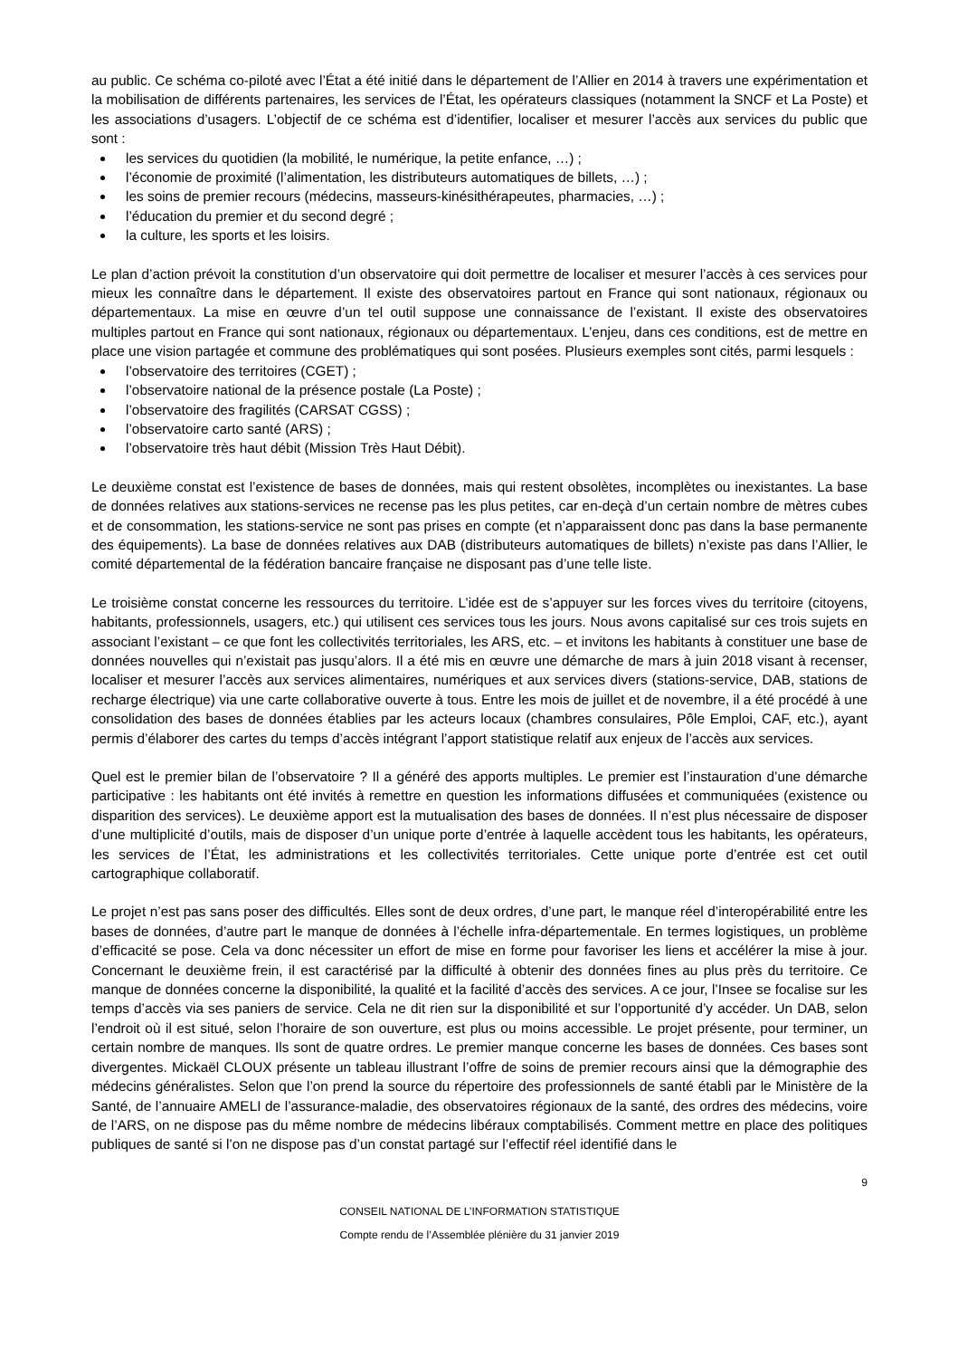au public. Ce schéma co-piloté avec l’État a été initié dans le département de l’Allier en 2014 à travers une expérimentation et la mobilisation de différents partenaires, les services de l’État, les opérateurs classiques (notamment la SNCF et La Poste) et les associations d’usagers. L’objectif de ce schéma est d’identifier, localiser et mesurer l’accès aux services du public que sont :
les services du quotidien (la mobilité, le numérique, la petite enfance, …) ;
l’économie de proximité (l’alimentation, les distributeurs automatiques de billets, …) ;
les soins de premier recours (médecins, masseurs-kinésithérapeutes, pharmacies, …) ;
l’éducation du premier et du second degré ;
la culture, les sports et les loisirs.
Le plan d’action prévoit la constitution d’un observatoire qui doit permettre de localiser et mesurer l’accès à ces services pour mieux les connaître dans le département. Il existe des observatoires partout en France qui sont nationaux, régionaux ou départementaux. La mise en œuvre d’un tel outil suppose une connaissance de l’existant. Il existe des observatoires multiples partout en France qui sont nationaux, régionaux ou départementaux. L’enjeu, dans ces conditions, est de mettre en place une vision partagée et commune des problématiques qui sont posées. Plusieurs exemples sont cités, parmi lesquels :
l’observatoire des territoires (CGET) ;
l’observatoire national de la présence postale (La Poste) ;
l’observatoire des fragilités (CARSAT CGSS) ;
l’observatoire carto santé (ARS) ;
l’observatoire très haut débit (Mission Très Haut Débit).
Le deuxième constat est l’existence de bases de données, mais qui restent obsolètes, incomplètes ou inexistantes. La base de données relatives aux stations-services ne recense pas les plus petites, car en-deçà d’un certain nombre de mètres cubes et de consommation, les stations-service ne sont pas prises en compte (et n’apparaissent donc pas dans la base permanente des équipements). La base de données relatives aux DAB (distributeurs automatiques de billets) n’existe pas dans l’Allier, le comité départemental de la fédération bancaire française ne disposant pas d’une telle liste.
Le troisième constat concerne les ressources du territoire. L’idée est de s’appuyer sur les forces vives du territoire (citoyens, habitants, professionnels, usagers, etc.) qui utilisent ces services tous les jours. Nous avons capitalisé sur ces trois sujets en associant l’existant – ce que font les collectivités territoriales, les ARS, etc. – et invitons les habitants à constituer une base de données nouvelles qui n’existait pas jusqu’alors. Il a été mis en œuvre une démarche de mars à juin 2018 visant à recenser, localiser et mesurer l’accès aux services alimentaires, numériques et aux services divers (stations-service, DAB, stations de recharge électrique) via une carte collaborative ouverte à tous. Entre les mois de juillet et de novembre, il a été procédé à une consolidation des bases de données établies par les acteurs locaux (chambres consulaires, Pôle Emploi, CAF, etc.), ayant permis d’élaborer des cartes du temps d’accès intégrant l’apport statistique relatif aux enjeux de l’accès aux services.
Quel est le premier bilan de l’observatoire ? Il a généré des apports multiples. Le premier est l’instauration d’une démarche participative : les habitants ont été invités à remettre en question les informations diffusées et communiquées (existence ou disparition des services). Le deuxième apport est la mutualisation des bases de données. Il n’est plus nécessaire de disposer d’une multiplicité d’outils, mais de disposer d’un unique porte d’entrée à laquelle accèdent tous les habitants, les opérateurs, les services de l’État, les administrations et les collectivités territoriales. Cette unique porte d’entrée est cet outil cartographique collaboratif.
Le projet n’est pas sans poser des difficultés. Elles sont de deux ordres, d’une part, le manque réel d’interopérabilité entre les bases de données, d’autre part le manque de données à l’échelle infra-départementale. En termes logistiques, un problème d’efficacité se pose. Cela va donc nécessiter un effort de mise en forme pour favoriser les liens et accélérer la mise à jour. Concernant le deuxième frein, il est caractérisé par la difficulté à obtenir des données fines au plus près du territoire. Ce manque de données concerne la disponibilité, la qualité et la facilité d’accès des services. A ce jour, l’Insee se focalise sur les temps d’accès via ses paniers de service. Cela ne dit rien sur la disponibilité et sur l’opportunité d’y accéder. Un DAB, selon l’endroit où il est situé, selon l’horaire de son ouverture, est plus ou moins accessible. Le projet présente, pour terminer, un certain nombre de manques. Ils sont de quatre ordres. Le premier manque concerne les bases de données. Ces bases sont divergentes. Mickaël CLOUX présente un tableau illustrant l’offre de soins de premier recours ainsi que la démographie des médecins généralistes. Selon que l’on prend la source du répertoire des professionnels de santé établi par le Ministère de la Santé, de l’annuaire AMELI de l’assurance-maladie, des observatoires régionaux de la santé, des ordres des médecins, voire de l’ARS, on ne dispose pas du même nombre de médecins libéraux comptabilisés. Comment mettre en place des politiques publiques de santé si l’on ne dispose pas d’un constat partagé sur l’effectif réel identifié dans le
9
CONSEIL NATIONAL DE L’INFORMATION STATISTIQUE
Compte rendu de l’Assemblée plénière du 31 janvier 2019